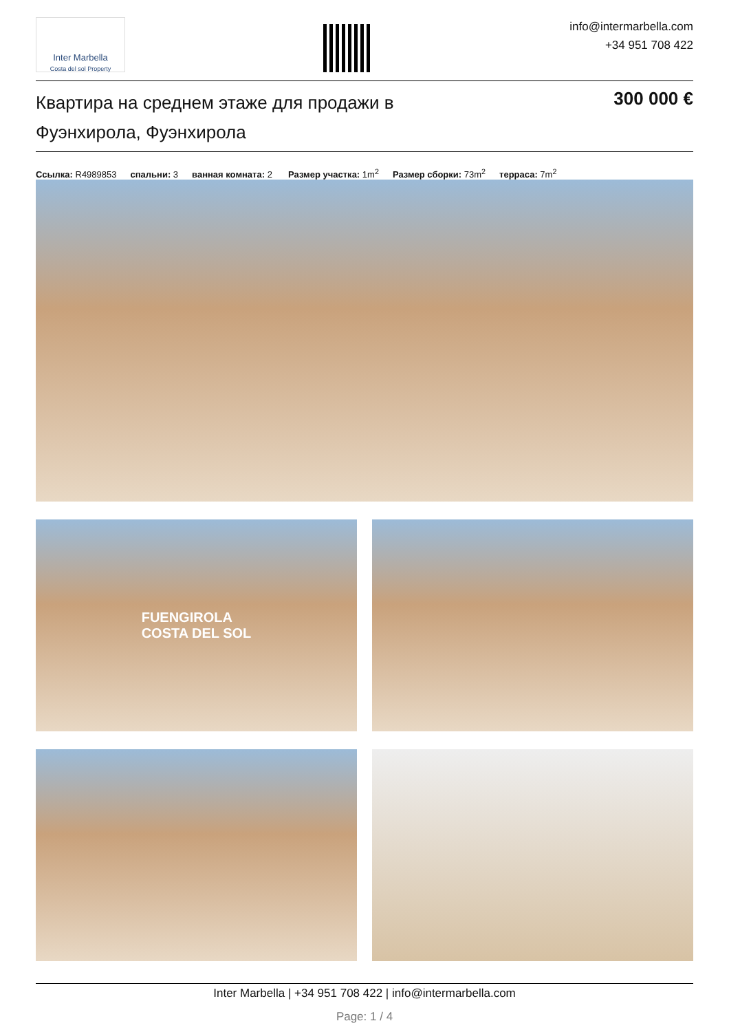Inter Marbella
Costa del sol Property
info@intermarbella.com
+34 951 708 422
Квартира на среднем этаже для продажи в Фуэнхирола, Фуэнхирола
300 000 €
Ссылка: R4989853 спальни: 3 ванная комната: 2 Размер участка: 1m<sup>2</sup> Размер сборки: 73m<sup>2</sup> терраса: 7m<sup>2</sup>
FUENGIROLA
COSTA DEL SOL
Inter Marbella | +34 951 708 422 | info@intermarbella.com
Page: 1 / 4